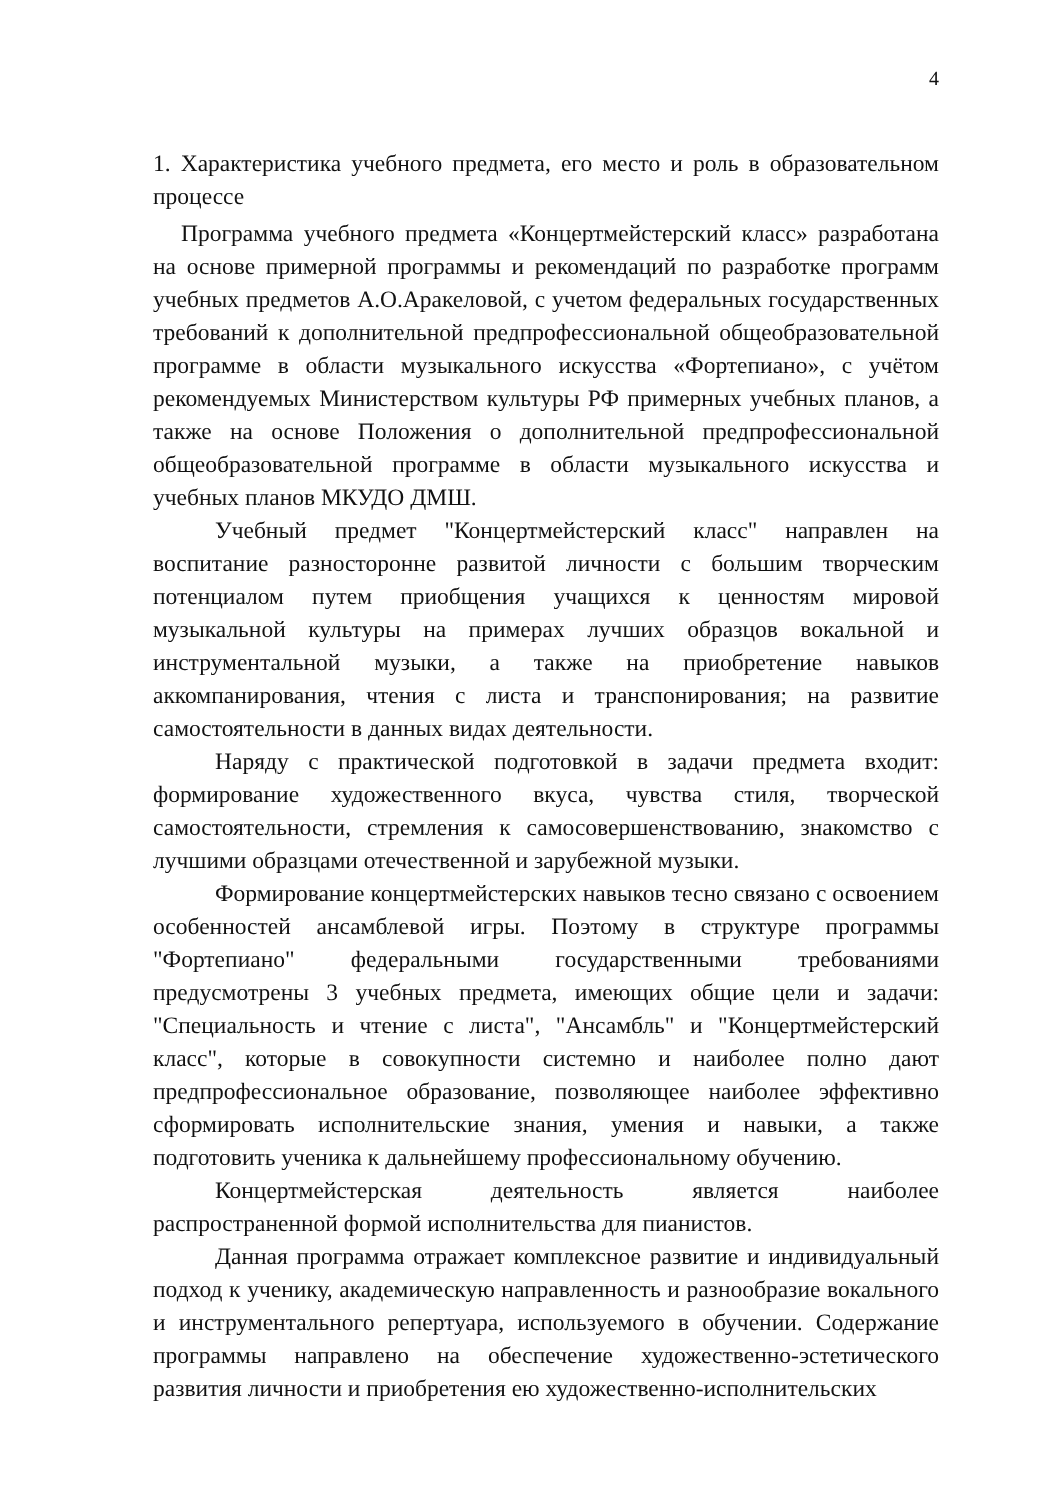4
1. Характеристика учебного предмета, его место и роль в образовательном процессе
Программа учебного предмета «Концертмейстерский класс» разработана на основе примерной программы и рекомендаций по разработке программ учебных предметов А.О.Аракеловой, с учетом федеральных государственных требований к дополнительной предпрофессиональной общеобразовательной программе в области музыкального искусства «Фортепиано», с учётом рекомендуемых Министерством культуры РФ примерных учебных планов, а также на основе Положения о дополнительной предпрофессиональной общеобразовательной программе в области музыкального искусства и учебных планов МКУДО ДМШ.
Учебный предмет "Концертмейстерский класс" направлен на воспитание разносторонне развитой личности с большим творческим потенциалом путем приобщения учащихся к ценностям мировой музыкальной культуры на примерах лучших образцов вокальной и инструментальной музыки, а также на приобретение навыков аккомпанирования, чтения с листа и транспонирования; на развитие самостоятельности в данных видах деятельности.
Наряду с практической подготовкой в задачи предмета входит: формирование художественного вкуса, чувства стиля, творческой самостоятельности, стремления к самосовершенствованию, знакомство с лучшими образцами отечественной и зарубежной музыки.
Формирование концертмейстерских навыков тесно связано с освоением особенностей ансамблевой игры. Поэтому в структуре программы "Фортепиано" федеральными государственными требованиями предусмотрены 3 учебных предмета, имеющих общие цели и задачи: "Специальность и чтение с листа", "Ансамбль" и "Концертмейстерский класс", которые в совокупности системно и наиболее полно дают предпрофессиональное образование, позволяющее наиболее эффективно сформировать исполнительские знания, умения и навыки, а также подготовить ученика к дальнейшему профессиональному обучению.
Концертмейстерская деятельность является наиболее распространенной формой исполнительства для пианистов.
Данная программа отражает комплексное развитие и индивидуальный подход к ученику, академическую направленность и разнообразие вокального и инструментального репертуара, используемого в обучении. Содержание программы направлено на обеспечение художественно-эстетического развития личности и приобретения ею художественно-исполнительских